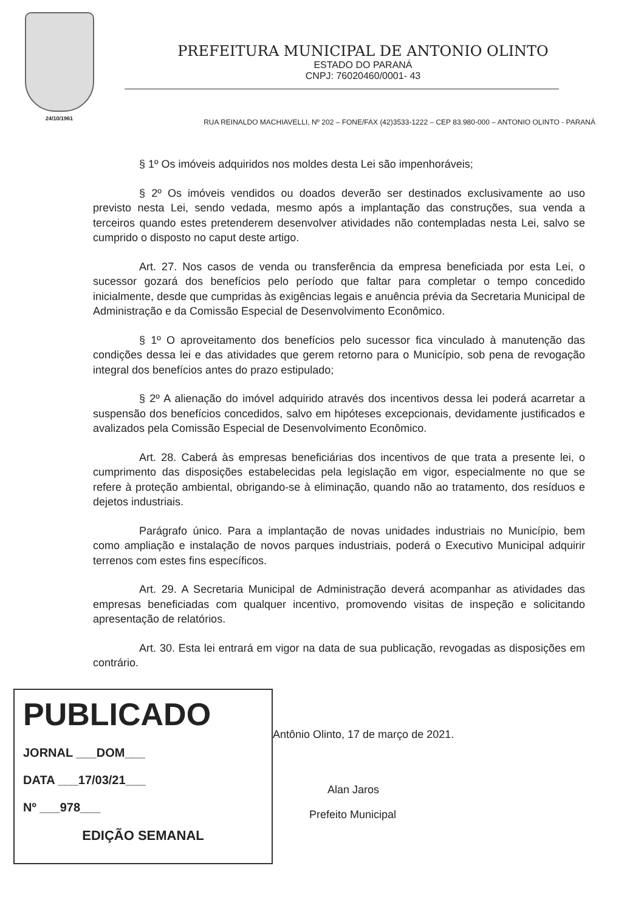24/10/1961
PREFEITURA MUNICIPAL DE ANTONIO OLINTO
ESTADO DO PARANÁ
CNPJ: 76020460/0001- 43
RUA REINALDO MACHIAVELLI, Nº 202 – FONE/FAX (42)3533-1222 – CEP 83.980-000 – ANTONIO OLINTO - PARANÁ
§ 1º Os imóveis adquiridos nos moldes desta Lei são impenhoráveis;
§ 2º Os imóveis vendidos ou doados deverão ser destinados exclusivamente ao uso previsto nesta Lei, sendo vedada, mesmo após a implantação das construções, sua venda a terceiros quando estes pretenderem desenvolver atividades não contempladas nesta Lei, salvo se cumprido o disposto no caput deste artigo.
Art. 27. Nos casos de venda ou transferência da empresa beneficiada por esta Lei, o sucessor gozará dos benefícios pelo período que faltar para completar o tempo concedido inicialmente, desde que cumpridas às exigências legais e anuência prévia da Secretaria Municipal de Administração e da Comissão Especial de Desenvolvimento Econômico.
§ 1º O aproveitamento dos benefícios pelo sucessor fica vinculado à manutenção das condições dessa lei e das atividades que gerem retorno para o Município, sob pena de revogação integral dos benefícios antes do prazo estipulado;
§ 2º A alienação do imóvel adquirido através dos incentivos dessa lei poderá acarretar a suspensão dos benefícios concedidos, salvo em hipóteses excepcionais, devidamente justificados e avalizados pela Comissão Especial de Desenvolvimento Econômico.
Art. 28. Caberá às empresas beneficiárias dos incentivos de que trata a presente lei, o cumprimento das disposições estabelecidas pela legislação em vigor, especialmente no que se refere à proteção ambiental, obrigando-se à eliminação, quando não ao tratamento, dos resíduos e dejetos industriais.
Parágrafo único. Para a implantação de novas unidades industriais no Município, bem como ampliação e instalação de novos parques industriais, poderá o Executivo Municipal adquirir terrenos com estes fins específicos.
Art. 29. A Secretaria Municipal de Administração deverá acompanhar as atividades das empresas beneficiadas com qualquer incentivo, promovendo visitas de inspeção e solicitando apresentação de relatórios.
Art. 30. Esta lei entrará em vigor na data de sua publicação, revogadas as disposições em contrário.
PUBLICADO
JORNAL ___DOM___
DATA ___17/03/21___
Nº ___978___
EDIÇÃO SEMANAL
Antônio Olinto, 17 de março de 2021.
Alan Jaros
Prefeito Municipal